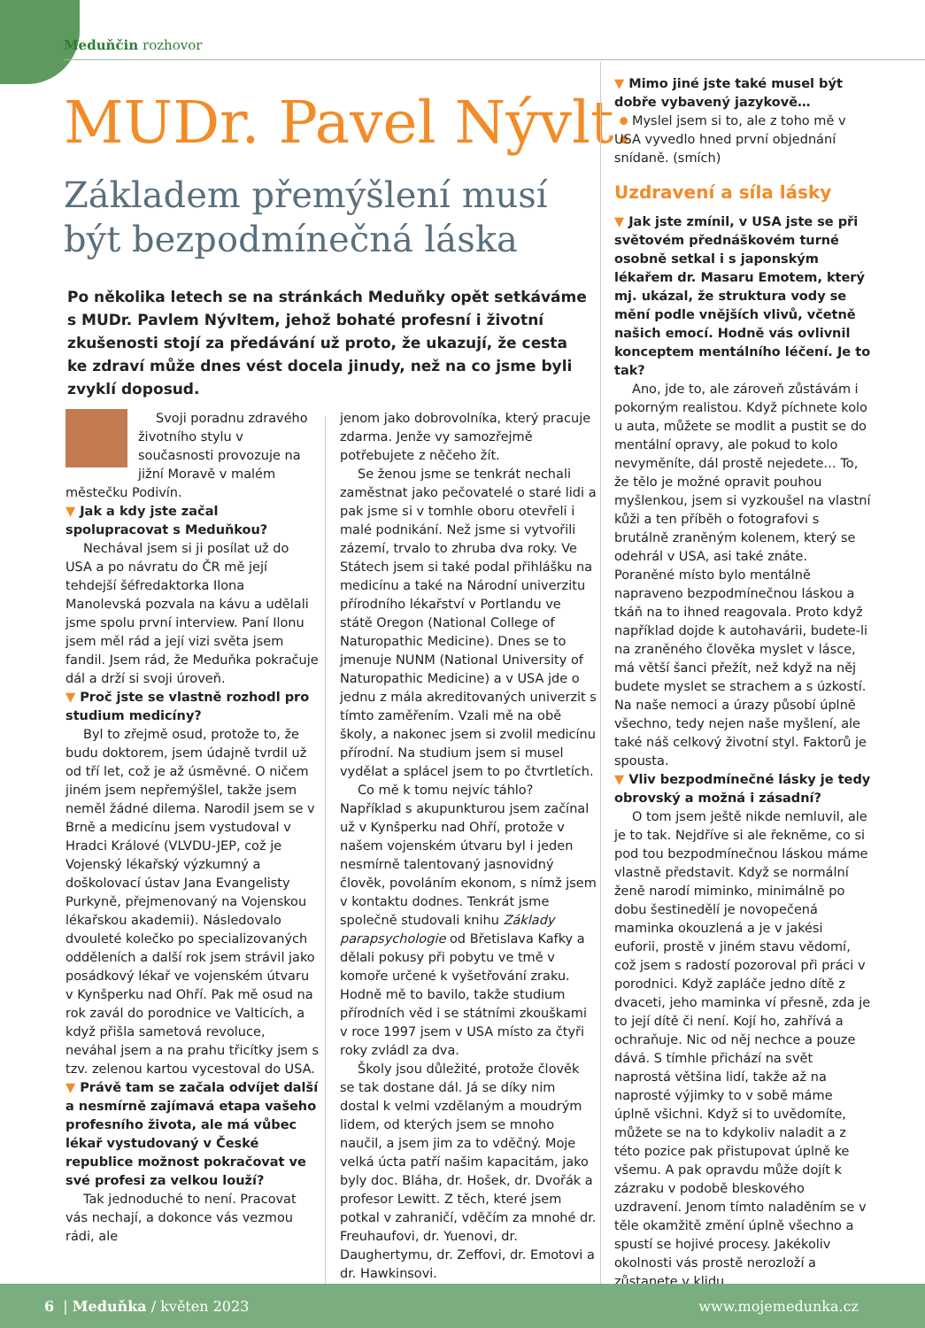Meduňčin rozhovor
MUDr. Pavel Nývlt:
Základem přemýšlení musí
být bezpodmínečná láska
Po několika letech se na stránkách Meduňky opět setkáváme s MUDr. Pavlem Nývltem, jehož bohaté profesní i životní zkušenosti stojí za předávání už proto, že ukazují, že cesta ke zdraví může dnes vést docela jinudy, než na co jsme byli zvyklí doposud.
Svoji poradnu zdravého životního stylu v současnosti provozuje na jižní Moravě v malém městečku Podivín.
▼ Jak a kdy jste začal spolupracovat s Meduňkou?
Nechával jsem si ji posílat už do USA a po návratu do ČR mě její tehdejší šéfredaktorka Ilona Manolevská pozvala na kávu a udělali jsme spolu první interview. Paní Ilonu jsem měl rád a její vizi světa jsem fandil. Jsem rád, že Meduňka pokračuje dál a drží si svoji úroveň.
▼ Proč jste se vlastně rozhodl pro studium medicíny?
Byl to zřejmě osud, protože to, že budu doktorem, jsem údajně tvrdil už od tří let, což je až úsměvné. O ničem jiném jsem nepřemýšlel, takže jsem neměl žádné dilema. Narodil jsem se v Brně a medicínu jsem vystudoval v Hradci Králové (VLVDU-JEP, což je Vojenský lékařský výzkumný a doškolovací ústav Jana Evangelisty Purkyně, přejmenovaný na Vojenskou lékařskou akademii). Následovalo dvouleté kolečko po specializovaných odděleních a další rok jsem strávil jako posádkový lékař ve vojenském útvaru v Kynšperku nad Ohří. Pak mě osud na rok zavál do porodnice ve Valticích, a když přišla sametová revoluce, neváhal jsem a na prahu třicítky jsem s tzv. zelenou kartou vycestoval do USA.
▼ Právě tam se začala odvíjet další a nesmírně zajímavá etapa vašeho profesního života, ale má vůbec lékař vystudovaný v České republice možnost pokračovat ve své profesi za velkou louží?
Tak jednoduché to není. Pracovat vás nechají, a dokonce vás vezmou rádi, ale
jenom jako dobrovolníka, který pracuje zdarma. Jenže vy samozřejmě potřebujete z něčeho žít.
Se ženou jsme se tenkrát nechali zaměstnat jako pečovatelé o staré lidi a pak jsme si v tomhle oboru otevřeli i malé podnikání. Než jsme si vytvořili zázemí, trvalo to zhruba dva roky. Ve Státech jsem si také podal přihlášku na medicínu a také na Národní univerzitu přírodního lékařství v Portlandu ve státě Oregon (National College of Naturopathic Medicine). Dnes se to jmenuje NUNM (National University of Naturopathic Medicine) a v USA jde o jednu z mála akreditovaných univerzit s tímto zaměřením. Vzali mě na obě školy, a nakonec jsem si zvolil medicínu přírodní. Na studium jsem si musel vydělat a splácel jsem to po čtvrtletích.
Co mě k tomu nejvíc táhlo? Například s akupunkturou jsem začínal už v Kynšperku nad Ohří, protože v našem vojenském útvaru byl i jeden nesmírně talentovaný jasnovidný člověk, povoláním ekonom, s nímž jsem v kontaktu dodnes. Tenkrát jsme společně studovali knihu Základy parapsychologie od Břetislava Kafky a dělali pokusy při pobytu ve tmě v komoře určené k vyšetřování zraku. Hodně mě to bavilo, takže studium přírodních věd i se státními zkouškami v roce 1997 jsem v USA místo za čtyři roky zvládl za dva.
Školy jsou důležité, protože člověk se tak dostane dál. Já se díky nim dostal k velmi vzdělaným a moudrým lidem, od kterých jsem se mnoho naučil, a jsem jim za to vděčný. Moje velká úcta patří našim kapacitám, jako byly doc. Bláha, dr. Hošek, dr. Dvořák a profesor Lewitt. Z těch, které jsem potkal v zahraničí, vděčím za mnohé dr. Freuhaufovi, dr. Yuenovi, dr. Daughertymu, dr. Zeffovi, dr. Emotovi a dr. Hawkinsovi.
▼ Mimo jiné jste také musel být dobře vybavený jazykově…
Myslel jsem si to, ale z toho mě v USA vyvedlo hned první objednání snídaně. (smích)
Uzdravení a síla lásky
▼ Jak jste zmínil, v USA jste se při světovém přednáškovém turné osobně setkal i s japonským lékařem dr. Masaru Emotem, který mj. ukázal, že struktura vody se mění podle vnějších vlivů, včetně našich emocí. Hodně vás ovlivnil konceptem mentálního léčení. Je to tak?
Ano, jde to, ale zároveň zůstávám i pokorným realistou. Když píchnete kolo u auta, můžete se modlit a pustit se do mentální opravy, ale pokud to kolo nevyměníte, dál prostě nejedete… To, že tělo je možné opravit pouhou myšlenkou, jsem si vyzkoušel na vlastní kůži a ten příběh o fotografovi s brutálně zraněným kolenem, který se odehrál v USA, asi také znáte. Poraněné místo bylo mentálně napraveno bezpodmínečnou láskou a tkáň na to ihned reagovala. Proto když například dojde k autohavárii, budete-li na zraněného člověka myslet v lásce, má větší šanci přežít, než když na něj budete myslet se strachem a s úzkostí. Na naše nemoci a úrazy působí úplně všechno, tedy nejen naše myšlení, ale také náš celkový životní styl. Faktorů je spousta.
▼ Vliv bezpodmínečné lásky je tedy obrovský a možná i zásadní?
O tom jsem ještě nikde nemluvil, ale je to tak. Nejdříve si ale řekněme, co si pod tou bezpodmínečnou láskou máme vlastně představit. Když se normální ženě narodí miminko, minimálně po dobu šestinedělí je novopečená maminka okouzlená a je v jakési euforii, prostě v jiném stavu vědomí, což jsem s radostí pozoroval při práci v porodnici. Když zapláče jedno dítě z dvaceti, jeho maminka ví přesně, zda je to její dítě či není. Kojí ho, zahřívá a ochraňuje. Nic od něj nechce a pouze dává. S tímhle přichází na svět naprostá většina lidí, takže až na naprosté výjimky to v sobě máme úplně všichni. Když si to uvědomíte, můžete se na to kdykoliv naladit a z této pozice pak přistupovat úplně ke všemu. A pak opravdu může dojít k zázraku v podobě bleskového uzdravení. Jenom tímto naladěním se v těle okamžitě změní úplně všechno a spustí se hojivé procesy. Jakékoliv okolnosti vás prostě nerozloží a zůstanete v klidu.
6 | Meduňka / květen 2023 www.mojemedunka.cz